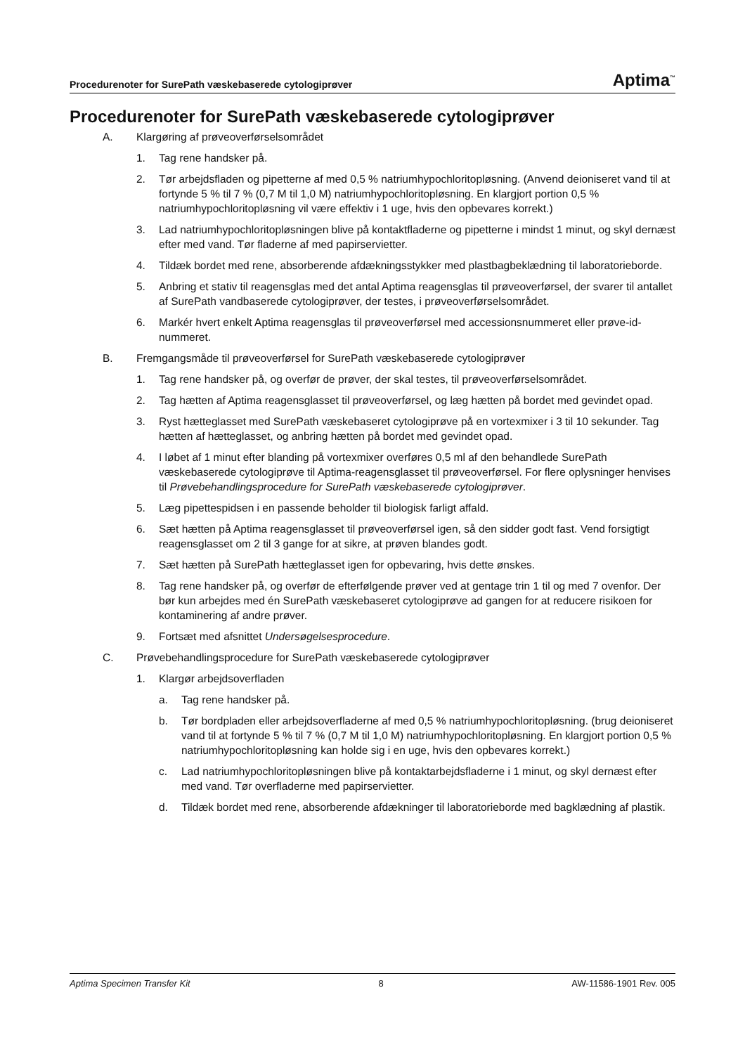Procedurenoter for SurePath væskebaserede cytologiprøver Aptima<sup>™</sup>
Procedurenoter for SurePath væskebaserede cytologiprøver
A. Klargøring af prøveoverførselsområdet
1. Tag rene handsker på.
2. Tør arbejdsfladen og pipetterne af med 0,5 % natriumhypochloritopløsning. (Anvend deioniseret vand til at fortynde 5 % til 7 % (0,7 M til 1,0 M) natriumhypochloritopløsning. En klargjort portion 0,5 % natriumhypochloritopløsning vil være effektiv i 1 uge, hvis den opbevares korrekt.)
3. Lad natriumhypochloritopløsningen blive på kontaktfladerne og pipetterne i mindst 1 minut, og skyl dernæst efter med vand. Tør fladerne af med papirservietter.
4. Tildæk bordet med rene, absorberende afdækningsstykker med plastbagbeklædning til laboratorieborde.
5. Anbring et stativ til reagensglas med det antal Aptima reagensglas til prøveoverførsel, der svarer til antallet af SurePath vandbaserede cytologiprøver, der testes, i prøveoverførselsområdet.
6. Markér hvert enkelt Aptima reagensglas til prøveoverførsel med accessionsnummeret eller prøve-id-nummeret.
B. Fremgangsmåde til prøveoverførsel for SurePath væskebaserede cytologiprøver
1. Tag rene handsker på, og overfør de prøver, der skal testes, til prøveoverførselsområdet.
2. Tag hætten af Aptima reagensglasset til prøveoverførsel, og læg hætten på bordet med gevindet opad.
3. Ryst hætteglasset med SurePath væskebaseret cytologiprøve på en vortexmixer i 3 til 10 sekunder. Tag hætten af hætteglasset, og anbring hætten på bordet med gevindet opad.
4. I løbet af 1 minut efter blanding på vortexmixer overføres 0,5 ml af den behandlede SurePath væskebaserede cytologiprøve til Aptima-reagensglasset til prøveoverførsel. For flere oplysninger henvises til Prøvebehandlingsprocedure for SurePath væskebaserede cytologiprøver.
5. Læg pipettespidsen i en passende beholder til biologisk farligt affald.
6. Sæt hætten på Aptima reagensglasset til prøveoverførsel igen, så den sidder godt fast. Vend forsigtigt reagensglasset om 2 til 3 gange for at sikre, at prøven blandes godt.
7. Sæt hætten på SurePath hætteglasset igen for opbevaring, hvis dette ønskes.
8. Tag rene handsker på, og overfør de efterfølgende prøver ved at gentage trin 1 til og med 7 ovenfor. Der bør kun arbejdes med én SurePath væskebaseret cytologiprøve ad gangen for at reducere risikoen for kontaminering af andre prøver.
9. Fortsæt med afsnittet Undersøgelsesprocedure.
C. Prøvebehandlingsprocedure for SurePath væskebaserede cytologiprøver
1. Klargør arbejdsoverfladen
a. Tag rene handsker på.
b. Tør bordpladen eller arbejdsoverfladerne af med 0,5 % natriumhypochloritopløsning. (brug deioniseret vand til at fortynde 5 % til 7 % (0,7 M til 1,0 M) natriumhypochloritopløsning. En klargjort portion 0,5 % natriumhypochloritopløsning kan holde sig i en uge, hvis den opbevares korrekt.)
c. Lad natriumhypochloritopløsningen blive på kontaktarbejdsfladerne i 1 minut, og skyl dernæst efter med vand. Tør overfladerne med papirservietter.
d. Tildæk bordet med rene, absorberende afdækninger til laboratorieborde med bagklædning af plastik.
Aptima Specimen Transfer Kit 8 AW-11586-1901 Rev. 005